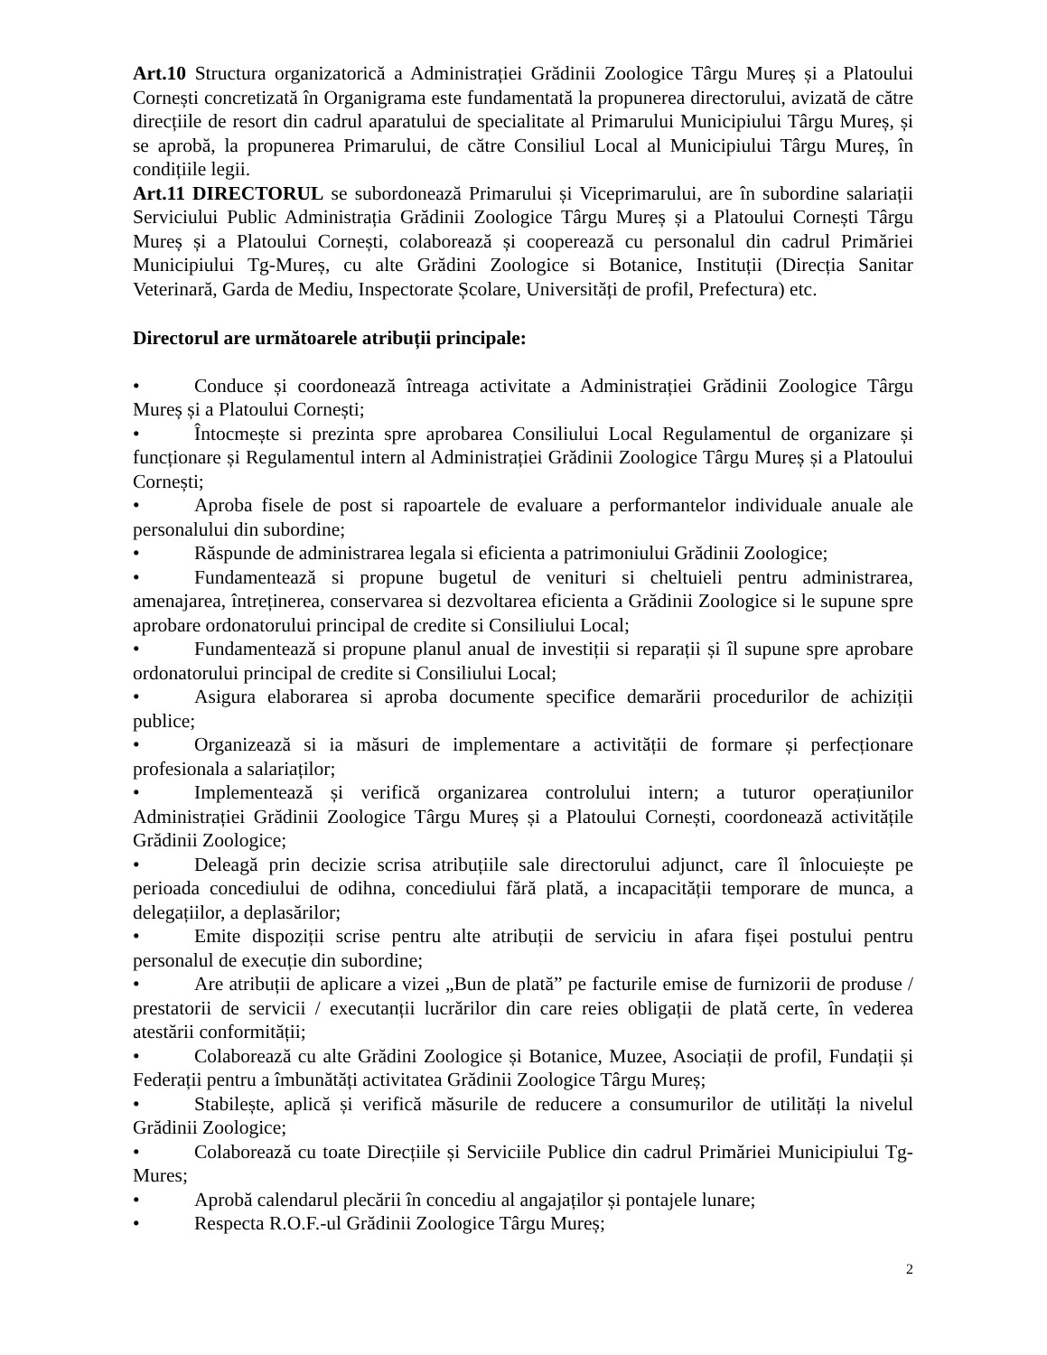Art.10 Structura organizatorică a Administrației Grădinii Zoologice Târgu Mureș și a Platoului Cornești concretizată în Organigrama este fundamentată la propunerea directorului, avizată de către direcțiile de resort din cadrul aparatului de specialitate al Primarului Municipiului Târgu Mureș, și se aprobă, la propunerea Primarului, de către Consiliul Local al Municipiului Târgu Mureș, în condițiile legii.
Art.11 DIRECTORUL se subordonează Primarului și Viceprimarului, are în subordine salariații Serviciului Public Administrația Grădinii Zoologice Târgu Mureș și a Platoului Cornești Târgu Mureș și a Platoului Cornești, colaborează și cooperează cu personalul din cadrul Primăriei Municipiului Tg-Mureș, cu alte Grădini Zoologice si Botanice, Instituții (Direcția Sanitar Veterinară, Garda de Mediu, Inspectorate Școlare, Universități de profil, Prefectura) etc.
Directorul are următoarele atribuții principale:
• Conduce și coordonează întreaga activitate a Administrației Grădinii Zoologice Târgu Mureș și a Platoului Cornești;
• Întocmește si prezinta spre aprobarea Consiliului Local Regulamentul de organizare și funcționare și Regulamentul intern al Administrației Grădinii Zoologice Târgu Mureș și a Platoului Cornești;
• Aproba fisele de post si rapoartele de evaluare a performantelor individuale anuale ale personalului din subordine;
• Răspunde de administrarea legala si eficienta a patrimoniului Grădinii Zoologice;
• Fundamentează si propune bugetul de venituri si cheltuieli pentru administrarea, amenajarea, întreținerea, conservarea si dezvoltarea eficienta a Grădinii Zoologice si le supune spre aprobare ordonatorului principal de credite si Consiliului Local;
• Fundamentează si propune planul anual de investiții si reparații și îl supune spre aprobare ordonatorului principal de credite si Consiliului Local;
• Asigura elaborarea si aproba documente specifice demarării procedurilor de achiziții publice;
• Organizează si ia măsuri de implementare a activității de formare și perfecționare profesionala a salariaților;
• Implementează și verifică organizarea controlului intern; a tuturor operațiunilor Administrației Grădinii Zoologice Târgu Mureș și a Platoului Cornești, coordonează activitățile Grădinii Zoologice;
• Deleagă prin decizie scrisa atribuțiile sale directorului adjunct, care îl înlocuiește pe perioada concediului de odihna, concediului fără plată, a incapacității temporare de munca, a delegațiilor, a deplasărilor;
• Emite dispoziții scrise pentru alte atribuții de serviciu in afara fișei postului pentru personalul de execuție din subordine;
• Are atribuții de aplicare a vizei „Bun de plată” pe facturile emise de furnizorii de produse / prestatorii de servicii / executanții lucrărilor din care reies obligații de plată certe, în vederea atestării conformității;
• Colaborează cu alte Grădini Zoologice și Botanice, Muzee, Asociații de profil, Fundații și Federații pentru a îmbunătăți activitatea Grădinii Zoologice Târgu Mureș;
• Stabilește, aplică și verifică măsurile de reducere a consumurilor de utilități la nivelul Grădinii Zoologice;
• Colaborează cu toate Direcțiile și Serviciile Publice din cadrul Primăriei Municipiului Tg-Mures;
• Aprobă calendarul plecării în concediu al angajaților și pontajele lunare;
• Respecta R.O.F.-ul Grădinii Zoologice Târgu Mureș;
2